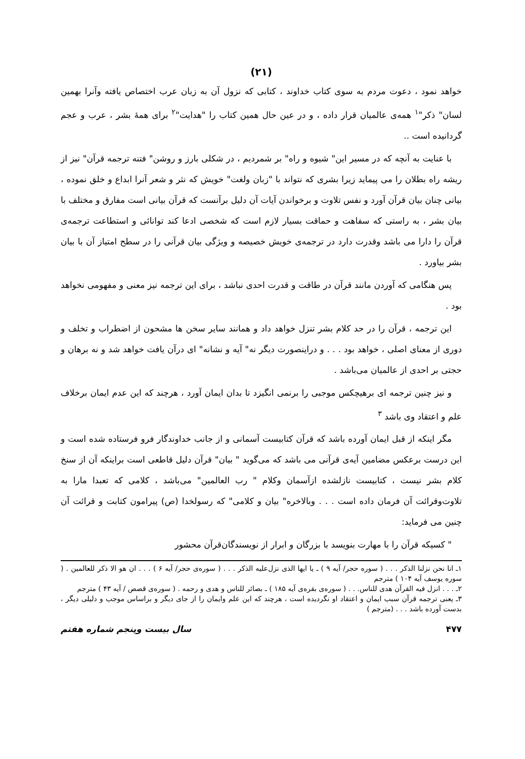(۲۱)
خواهد نمود ، دعوت مردم به سوی کتاب خداوند ، کتابی که نزول آن به زبان عرب اختصاص یافته وآنرا بهمین لسان" ذکر"<sup>۱</sup> همه‌ی عالمیان قرار داده ، و در عین حال همین کتاب را "هدایت"<sup>۲</sup> برای همهٔ بشر ، عرب و عجم گردانیده است ..
با عنایت به آنچه که در مسیر این" شیوه و راه" بر شمردیم ، در شکلی بارز و روشن" فتنه ترجمه قرآن" نیز از ریشه راه بطلان را می پیماید زیرا بشری که نتواند با "زبان ولغت" خویش که نثر و شعر آنرا ابداع و خلق نموده ، بیانی چنان بیان قرآن آورد و نفس تلاوت و برخواندن آیات آن دلیل برآنست که قرآن بیانی است مفارق و مختلف با بیان بشر ، به راستی که سفاهت و حماقت بسیار لازم است که شخصی ادعا کند توانائی و استطاعت ترجمه‌ی قرآن را دارا می باشد وقدرت دارد در ترجمه‌ی خویش خصیصه و ویژگی بیان قرآنی را در سطح امتیاز آن با بیان بشر بیاورد .
پس هنگامی که آوردن مانند قرآن در طاقت و قدرت احدی نباشد ، برای این ترجمه نیز معنی و مفهومی نخواهد بود .
این ترجمه ، قرآن را در حد کلام بشر تنزل خواهد داد و همانند سایر سخن ها مشحون از اضطراب و تخلف و دوری از معنای اصلی ، خواهد بود . . . و دراینصورت دیگر نه" آیه و نشانه" ای درآن یافت خواهد شد و نه برهان و حجتی بر احدی از عالمیان می‌باشد .
و نیز چنین ترجمه ای برهیچکس موجبی را برنمی انگیزد تا بدان ایمان آورد ، هرچند که این عدم ایمان برخلاف علم و اعتقاد وی باشد <sup>۳</sup>
مگر اینکه از قبل ایمان آورده باشد که قرآن کتابیست آسمانی و از جانب خداوندگار فرو فرستاده شده است و این درست برعکس مضامین آیه‌ی قرآنی می باشد که می‌گوید " بیان" قرآن دلیل قاطعی است براینکه آن از سنخ کلام بشر نیست ، کتابیست نازلشده ازآسمان وکلام " رب العالمین" می‌باشد ، کلامی که تعبدا مارا به تلاوت‌وقرائت آن فرمان داده است . . . وبالاخره" بیان و کلامی" که رسولخدا (ص) پیرامون کتابت و قرائت آن چنین می فرماید:
" کسیکه قرآن را با مهارت بنویسد با بزرگان و ابرار از نویسندگان‌قرآن محشور
۱ـ انا نحن نزلنا الذکر . . . ( سوره حجر/ آیه ۹ ) ـ یا ایها الذی نزل‌علیه الذکر . . . ( سوره‌ی حجر/ آیه ۶ ) . . . ان هو الا ذکر للعالمین . ( سوره یوسف آیه ۱۰۴ ) مترجم
۲ـ . . . انزل فیه القرآن هدی للناس. . . ( سوره‌ی بقره‌ی آیه ۱۸۵ ) ـ بصائر للناس و هدی و رحمه . ( سوره‌ی قصص / آیه ۴۳ ) مترجم
۳ـ یعنی ترجمه قرآن سبب ایمان و اعتقاد او نگردیده است ، هرچند که این علم وایمان را از جای دیگر و براساس موجب و دلیلی دیگر ، بدست آورده باشد . . . (مترجم )
۴۷۷ سال بیست وپنجم شماره هفتم